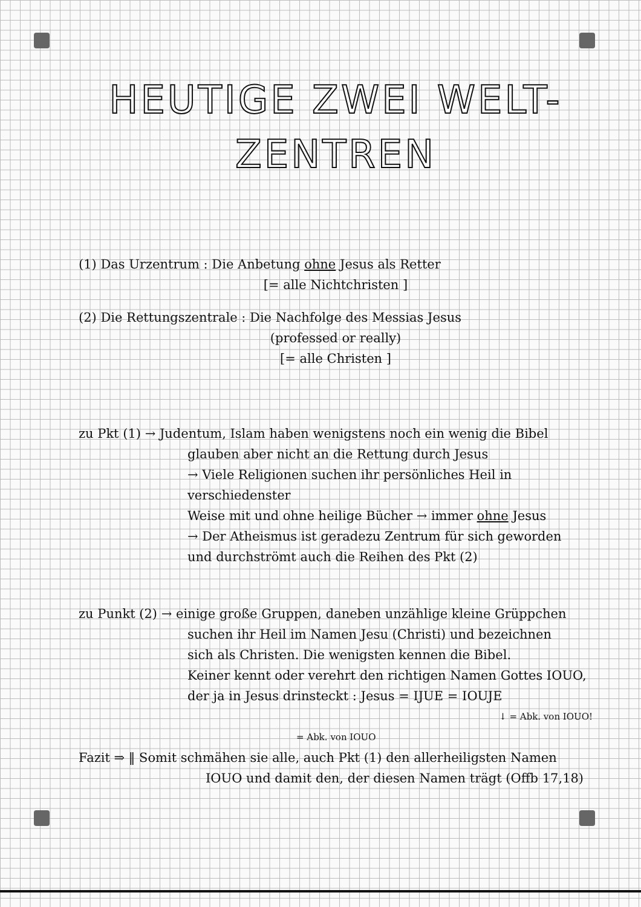HEUTIGE ZWEI WELT-
ZENTREN
(1) Das Urzentrum : Die Anbetung ohne Jesus als Retter
[= alle Nichtchristen ]
(2) Die Rettungszentrale : Die Nachfolge des Messias Jesus
(professed or really)
[= alle Christen ]
zu Pkt (1) → Judentum, Islam haben wenigstens noch ein wenig die Bibel
glauben aber nicht an die Rettung durch Jesus
→ Viele Religionen suchen ihr persönliches Heil in verschiedenster
Weise mit und ohne heilige Bücher → immer ohne Jesus
→ Der Atheismus ist geradezu Zentrum für sich geworden
und durchströmt auch die Reihen des Pkt (2)
zu Punkt (2) → einige große Gruppen, daneben unzählige kleine Grüppchen
suchen ihr Heil im Namen Jesu (Christi) und bezeichnen
sich als Christen. Die wenigsten kennen die Bibel.
Keiner kennt oder verehrt den richtigen Namen Gottes IOUO,
der ja in Jesus drinsteckt : Jesus = IJUE = IOUJE
↓ = Abk. von IOUO!
= Abk. von IOUO
Fazit ⇒ ‖ Somit schmähen sie alle, auch Pkt (1) den allerheiligsten Namen
IOUO und damit den, der diesen Namen trägt (Offb 17,18)